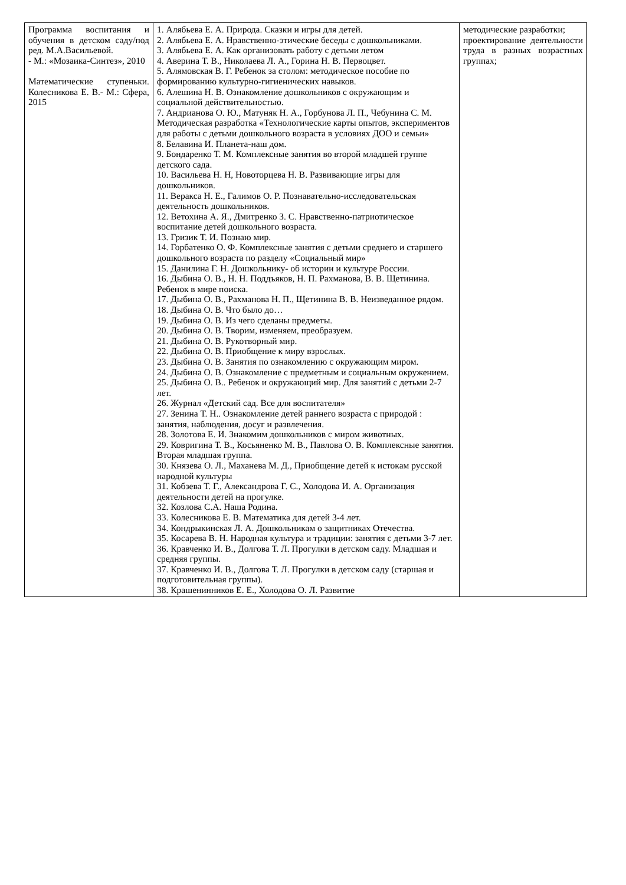| Программа воспитания и обучения в детском саду/под ред. М.А.Васильевой. - М.: «Мозаика-Синтез», 2010 Математические ступеньки. Колесникова Е. В.- М.: Сфера, 2015 | 1. Алябьева Е. А. Природа. Сказки и игры для детей. 2. Алябьева Е. А. Нравственно-этические беседы с дошкольниками. 3. Алябьева Е. А. Как организовать работу с детьми летом 4. Аверина Т. В., Николаева Л. А., Горина Н. В. Первоцвет. 5. Алямовская В. Г. Ребенок за столом: методическое пособие по формированию культурно-гигиенических навыков. 6. Алешина Н. В. Ознакомление дошкольников с окружающим и социальной действительностью. 7. Андрианова О. Ю., Матуняк Н. А., Горбунова Л. П., Чебунина С. М. Методическая разработка «Технологические карты опытов, экспериментов для работы с детьми дошкольного возраста в условиях ДОО и семьи» 8. Белавина И. Планета-наш дом. 9. Бондаренко Т. М. Комплексные занятия во второй младшей группе детского сада. 10. Васильева Н. Н, Новоторцева Н. В. Развивающие игры для дошкольников. 11. Веракса Н. Е., Галимов О. Р. Познавательно-исследовательская деятельность дошкольников. 12. Ветохина А. Я., Дмитренко З. С. Нравственно-патриотическое воспитание детей дошкольного возраста. 13. Гризик Т. И. Познаю мир. 14. Горбатенко О. Ф. Комплексные занятия с детьми среднего и старшего дошкольного возраста по разделу «Социальный мир» 15. Данилина Г. Н. Дошкольнику- об истории и культуре России. 16. Дыбина О. В., Н. Н. Поддъяков, Н. П. Рахманова, В. В. Щетинина. Ребенок в мире поиска. 17. Дыбина О. В., Рахманова Н. П., Щетинина В. В. Неизведанное рядом. 18. Дыбина О. В. Что было до… 19. Дыбина О. В. Из чего сделаны предметы. 20. Дыбина О. В. Творим, изменяем, преобразуем. 21. Дыбина О. В. Рукотворный мир. 22. Дыбина О. В. Приобщение к миру взрослых. 23. Дыбина О. В. Занятия по ознакомлению с окружающим миром. 24. Дыбина О. В. Ознакомление с предметным и социальным окружением. 25. Дыбина О. В.. Ребенок и окружающий мир. Для занятий с детьми 2-7 лет. 26. Журнал «Детский сад. Все для воспитателя» 27. Зенина Т. Н.. Ознакомление детей раннего возраста с природой : занятия, наблюдения, досуг и развлечения. 28. Золотова Е. И. Знакомим дошкольников с миром животных. 29. Ковригина Т. В., Косьяненко М. В., Павлова О. В. Комплексные занятия. Вторая младшая группа. 30. Князева О. Л., Маханева М. Д., Приобщение детей к истокам русской народной культуры 31. Кобзева Т. Г., Александрова Г. С., Холодова И. А. Организация деятельности детей на прогулке. 32. Козлова С.А. Наша Родина. 33. Колесникова Е. В. Математика для детей 3-4 лет. 34. Кондрыкинская Л. А. Дошкольникам о защитниках Отечества. 35. Косарева В. Н. Народная культура и традиции: занятия с детьми 3-7 лет. 36. Кравченко И. В., Долгова Т. Л. Прогулки в детском саду. Младшая и средняя группы. 37. Кравченко И. В., Долгова Т. Л. Прогулки в детском саду (старшая и подготовительная группы). 38. Крашенинников Е. Е., Холодова О. Л. Развитие | методические разработки; проектирование деятельности труда в разных возрастных группах; |